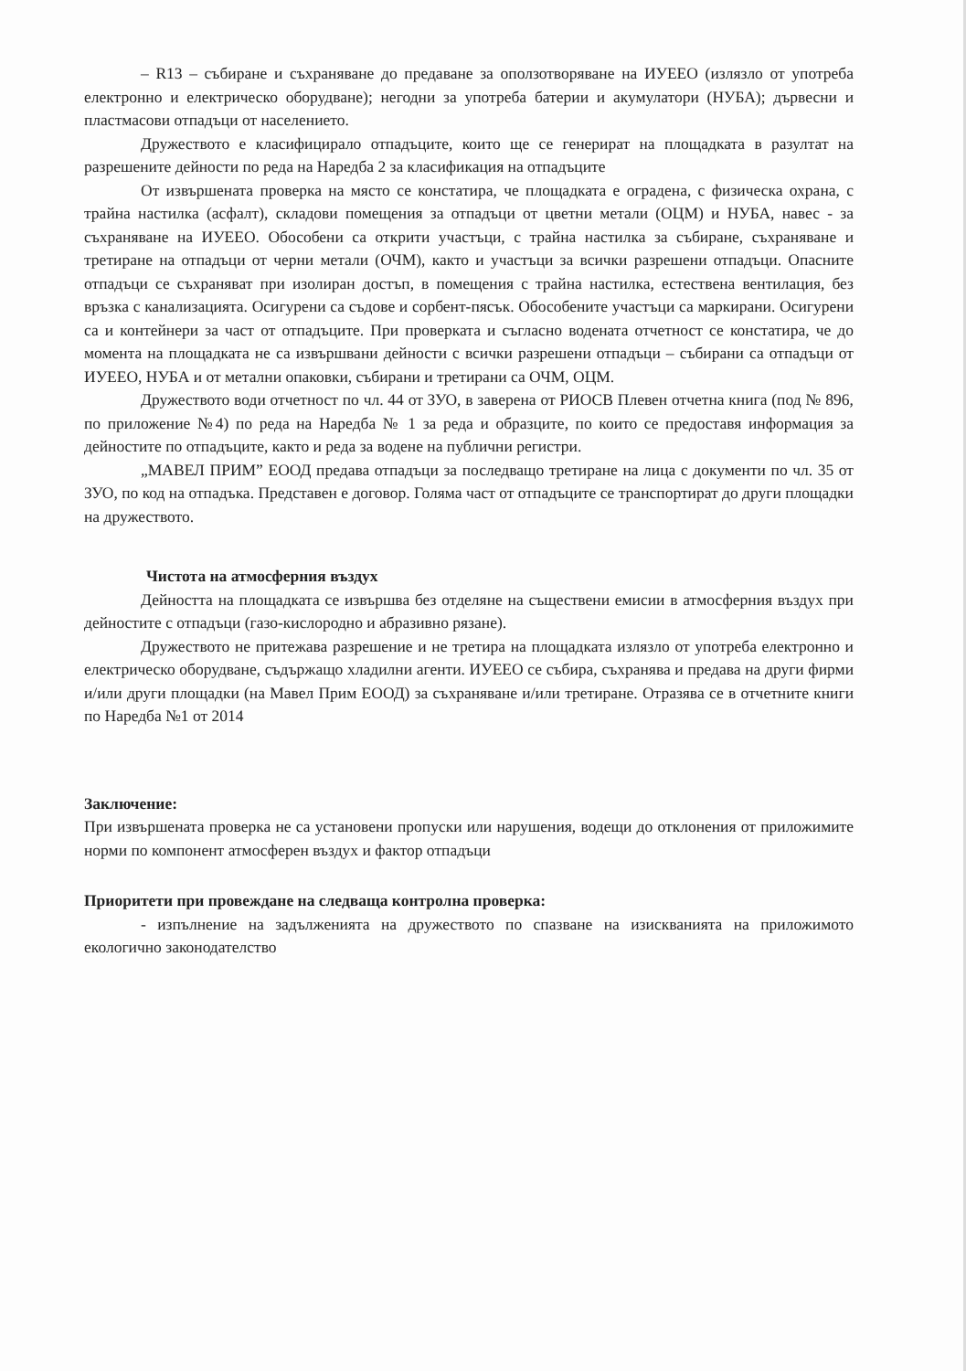– R13 – събиране и съхраняване до предаване за оползотворяване на ИУЕЕО (излязло от употреба електронно и електрическо оборудване); негодни за употреба батерии и акумулатори (НУБА); дървесни и пластмасови отпадъци от населението.
Дружеството е класифицирало отпадъците, които ще се генерират на площадката в разултат на разрешените дейности по реда на Наредба 2 за класификация на отпадъците
От извършената проверка на място се констатира, че площадката е оградена, с физическа охрана, с трайна настилка (асфалт), складови помещения за отпадъци от цветни метали (ОЦМ) и НУБА, навес - за съхраняване на ИУЕЕО. Обособени са открити участъци, с трайна настилка за събиране, съхраняване и третиране на отпадъци от черни метали (ОЧМ), както и участъци за всички разрешени отпадъци. Опасните отпадъци се съхраняват при изолиран достъп, в помещения с трайна настилка, естествена вентилация, без връзка с канализацията. Осигурени са съдове и сорбент-пясък. Обособените участъци са маркирани. Осигурени са и контейнери за част от отпадъците. При проверката и съгласно водената отчетност се констатира, че до момента на площадката не са извършвани дейности с всички разрешени отпадъци – събирани са отпадъци от ИУЕЕО, НУБА и от метални опаковки, събирани и третирани са ОЧМ, ОЦМ.
Дружеството води отчетност по чл. 44 от ЗУО, в заверена от РИОСВ Плевен отчетна книга (под № 896, по приложение №4) по реда на Наредба № 1 за реда и образците, по които се предоставя информация за дейностите по отпадъците, както и реда за водене на публични регистри.
„МАВЕЛ ПРИМ” ЕООД предава отпадъци за последващо третиране на лица с документи по чл. 35 от ЗУО, по код на отпадъка. Представен е договор. Голяма част от отпадъците се транспортират до други площадки на дружеството.
Чистота на атмосферния въздух
Дейността на площадката се извършва без отделяне на съществени емисии в атмосферния въздух при дейностите с отпадъци (газо-кислородно и абразивно рязане).
Дружеството не притежава разрешение и не третира на площадката излязло от употреба електронно и електрическо оборудване, съдържащо хладилни агенти. ИУЕЕО се събира, съхранява и предава на други фирми и/или други площадки (на Мавел Прим ЕООД) за съхраняване и/или третиране. Отразява се в отчетните книги по Наредба №1 от 2014
Заключение:
При извършената проверка не са установени пропуски или нарушения, водещи до отклонения от приложимите норми по компонент атмосферен въздух и фактор отпадъци
Приоритети при провеждане на следваща контролна проверка:
- изпълнение на задълженията на дружеството по спазване на изискванията на приложимото екологично законодателство